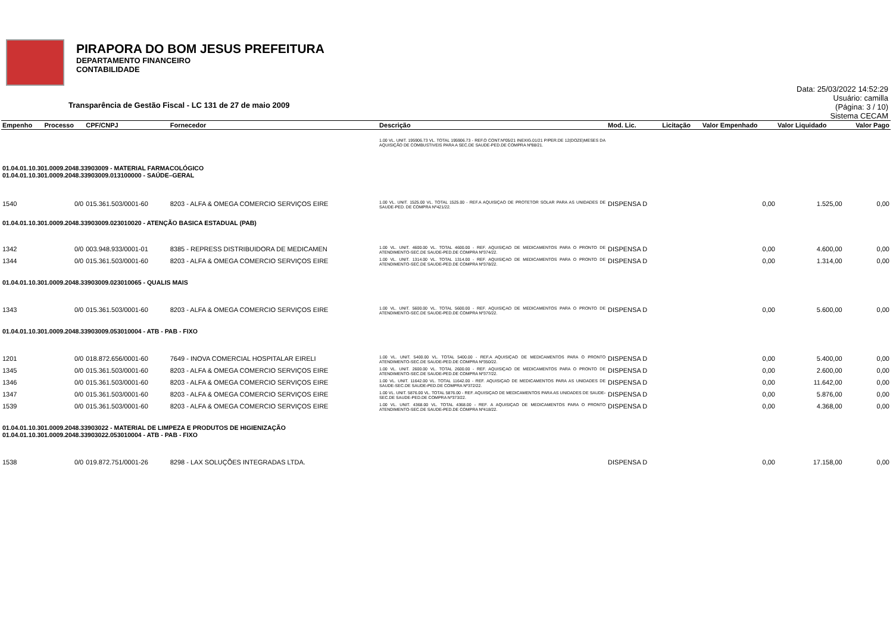PIRAPORA DO BOM JESUS PREFEITURA
DEPARTAMENTO FINANCEIRO
CONTABILIDADE
Transparência de Gestão Fiscal - LC 131 de 27 de maio 2009
Data: 25/03/2022 14:52:29
Usuário: camilla
(Página: 3 / 10)
Sistema CECAM
| Empenho | Processo | CPF/CNPJ | Fornecedor | Descrição | Mod. Lic. | Licitação | Valor Empenhado | Valor Liquidado | Valor Pago |
| --- | --- | --- | --- | --- | --- | --- | --- | --- | --- |
| | | | | 1.00 VL. UNIT. 195906.73 VL. TOTAL 195906.73 - REF.O CONT.Nº05/21 INEXIG.01/21 P/PER.DE 12(DOZE)MESES DA AQUISIÇÃO DE COMBUSTIVEIS PARA A SEC.DE SAUDE-PED.DE COMPRA Nº88/21. | | | | | |
| 01.04.01.10.301.0009.2048.33903009 - MATERIAL FARMACOLÓGICO 01.04.01.10.301.0009.2048.33903009.013100000 - SAÚDE–GERAL | | | | | | | | | |
| 1540 | 0/0 | 015.361.503/0001-60 | 8203 - ALFA & OMEGA COMERCIO SERVIÇOS EIRE | 1.00 VL. UNIT. 1525.00 VL. TOTAL 1525.00 - REF.A AQUISIÇAO DE PROTETOR SOLAR PARA AS UNIDADES DE SAUDE-PED. DE COMPRA Nº421/22. | DISPENSA D | | 0,00 | 1.525,00 | 0,00 |
| 01.04.01.10.301.0009.2048.33903009.023010020 - ATENÇÃO BASICA ESTADUAL (PAB) | | | | | | | | | |
| 1342 | 0/0 | 003.948.933/0001-01 | 8385 - REPRESS DISTRIBUIDORA DE MEDICAMEN | 1.00 VL. UNIT. 4600.00 VL. TOTAL 4600.00 - REF. AQUISIÇAO DE MEDICAMENTOS PARA O PRONTO DE ATENDIMENTO-SEC.DE SAUDE-PED.DE COMPRA Nº374/22. | DISPENSA D | | 0,00 | 4.600,00 | 0,00 |
| 1344 | 0/0 | 015.361.503/0001-60 | 8203 - ALFA & OMEGA COMERCIO SERVIÇOS EIRE | 1.00 VL. UNIT. 1314.00 VL. TOTAL 1314.00 - REF. AQUISIÇAO DE MEDICAMENTOS PARA O PRONTO DE ATENDIMENTO-SEC.DE SAUDE-PED.DE COMPRA Nº378/22. | DISPENSA D | | 0,00 | 1.314,00 | 0,00 |
| 01.04.01.10.301.0009.2048.33903009.023010065 - QUALIS MAIS | | | | | | | | | |
| 1343 | 0/0 | 015.361.503/0001-60 | 8203 - ALFA & OMEGA COMERCIO SERVIÇOS EIRE | 1.00 VL. UNIT. 5600.00 VL. TOTAL 5600.00 - REF. AQUISIÇAO DE MEDICAMENTOS PARA O PRONTO DE ATENDIMENTO-SEC.DE SAUDE-PED.DE COMPRA Nº376/22. | DISPENSA D | | 0,00 | 5.600,00 | 0,00 |
| 01.04.01.10.301.0009.2048.33903009.053010004 - ATB - PAB - FIXO | | | | | | | | | |
| 1201 | 0/0 | 018.872.656/0001-60 | 7649 - INOVA COMERCIAL HOSPITALAR EIRELI | 1.00 VL. UNIT. 5400.00 VL. TOTAL 5400.00 - REF.A AQUISIÇAO DE MEDICAMENTOS PARA O PRONTO ATENDIMENTO-SEC.DE SAUDE-PED.DE COMPRA Nº350/22. | DISPENSA D | | 0,00 | 5.400,00 | 0,00 |
| 1345 | 0/0 | 015.361.503/0001-60 | 8203 - ALFA & OMEGA COMERCIO SERVIÇOS EIRE | 1.00 VL. UNIT. 2600.00 VL. TOTAL 2600.00 - REF. AQUISIÇAO DE MEDICAMENTOS PARA O PRONTO DE ATENDIMENTO-SEC.DE SAUDE-PED.DE COMPRA Nº377/22. | DISPENSA D | | 0,00 | 2.600,00 | 0,00 |
| 1346 | 0/0 | 015.361.503/0001-60 | 8203 - ALFA & OMEGA COMERCIO SERVIÇOS EIRE | 1.00 VL. UNIT. 11642.00 VL. TOTAL 11642.00 - REF. AQUISIÇAO DE MEDICAMENTOS PARA AS UNIDADES DE SAUDE-SEC.DE SAUDE-PED.DE COMPRA Nº372/22. | DISPENSA D | | 0,00 | 11.642,00 | 0,00 |
| 1347 | 0/0 | 015.361.503/0001-60 | 8203 - ALFA & OMEGA COMERCIO SERVIÇOS EIRE | 1.00 VL. UNIT. 5876.00 VL. TOTAL 5876.00 - REF. AQUISIÇAO DE MEDICAMENTOS PARA AS UNIDADES DE SAUDE-SEC.DE SAUDE-PED.DE COMPRA Nº373/22. | DISPENSA D | | 0,00 | 5.876,00 | 0,00 |
| 1539 | 0/0 | 015.361.503/0001-60 | 8203 - ALFA & OMEGA COMERCIO SERVIÇOS EIRE | 1.00 VL. UNIT. 4368.00 VL. TOTAL 4368.00 - REF. A AQUISIÇAO DE MEDICAMENTOS PARA O PRONTO ATENDIMENTO-SEC.DE SAUDE-PED.DE COMPRA Nº418/22. | DISPENSA D | | 0,00 | 4.368,00 | 0,00 |
| 01.04.01.10.301.0009.2048.33903022 - MATERIAL DE LIMPEZA E PRODUTOS DE HIGIENIZAÇÃO 01.04.01.10.301.0009.2048.33903022.053010004 - ATB - PAB - FIXO | | | | | | | | | |
| 1538 | 0/0 | 019.872.751/0001-26 | 8298 - LAX SOLUÇÕES INTEGRADAS LTDA. | | DISPENSA D | | 0,00 | 17.158,00 | 0,00 |